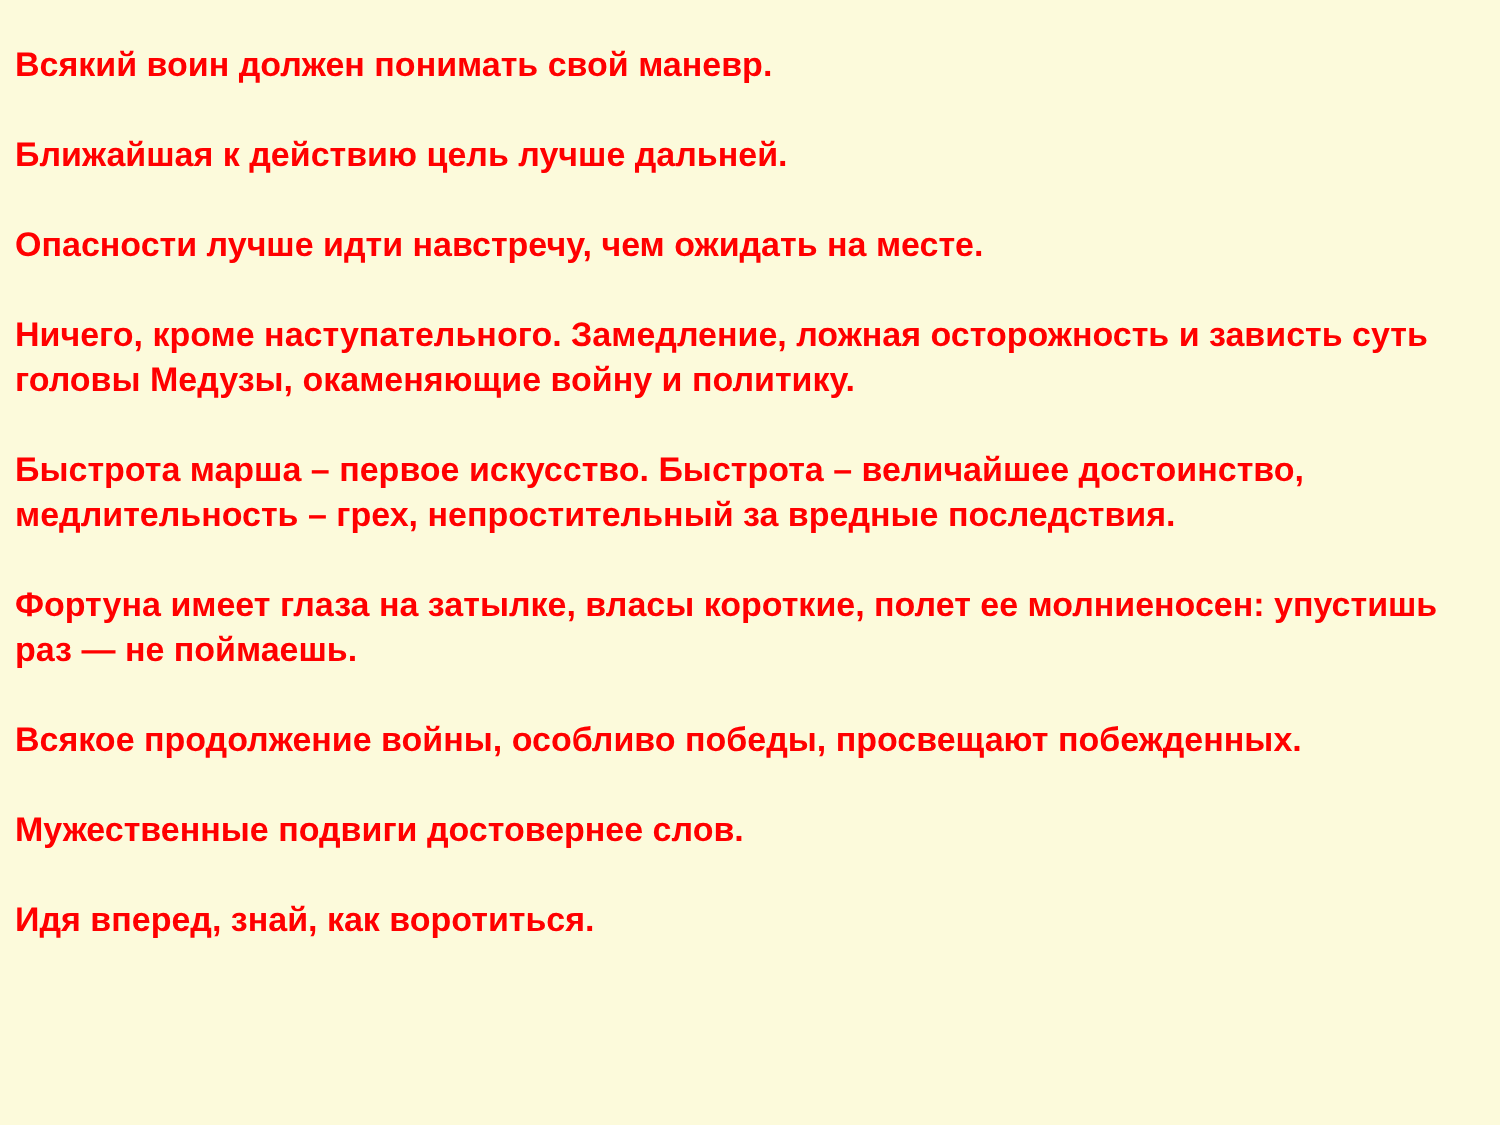Всякий воин должен понимать свой маневр.
Ближайшая к действию цель лучше дальней.
Опасности лучше идти навстречу, чем ожидать на месте.
Ничего, кроме наступательного. Замедление, ложная осторожность и зависть суть головы Медузы, окаменяющие войну и политику.
Быстрота марша – первое искусство. Быстрота – величайшее достоинство, медлительность – грех, непростительный за вредные последствия.
Фортуна имеет глаза на затылке, власы короткие, полет ее молниеносен: упустишь раз — не поймаешь.
Всякое продолжение войны, особливо победы, просвещают побежденных.
Мужественные подвиги достовернее слов.
Идя вперед, знай, как воротиться.